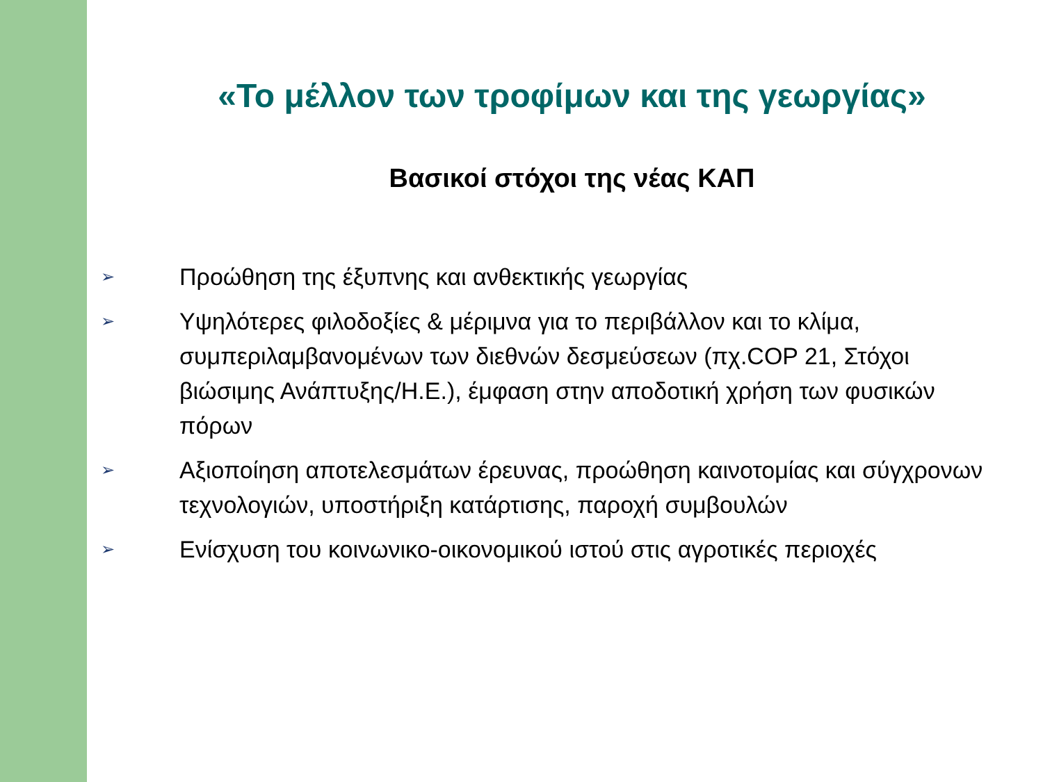«Το μέλλον των τροφίμων και της γεωργίας»
Βασικοί στόχοι της νέας ΚΑΠ
➢ Προώθηση της έξυπνης και ανθεκτικής γεωργίας
➢ Υψηλότερες φιλοδοξίες & μέριμνα για το περιβάλλον και το κλίμα, συμπεριλαμβανομένων των διεθνών δεσμεύσεων (πχ.COP 21, Στόχοι βιώσιμης Ανάπτυξης/Η.Ε.), έμφαση στην αποδοτική χρήση των φυσικών πόρων
➢ Αξιοποίηση αποτελεσμάτων έρευνας, προώθηση καινοτομίας και σύγχρονων τεχνολογιών, υποστήριξη κατάρτισης, παροχή συμβουλών
➢ Ενίσχυση του κοινωνικο-οικονομικού ιστού στις αγροτικές περιοχές